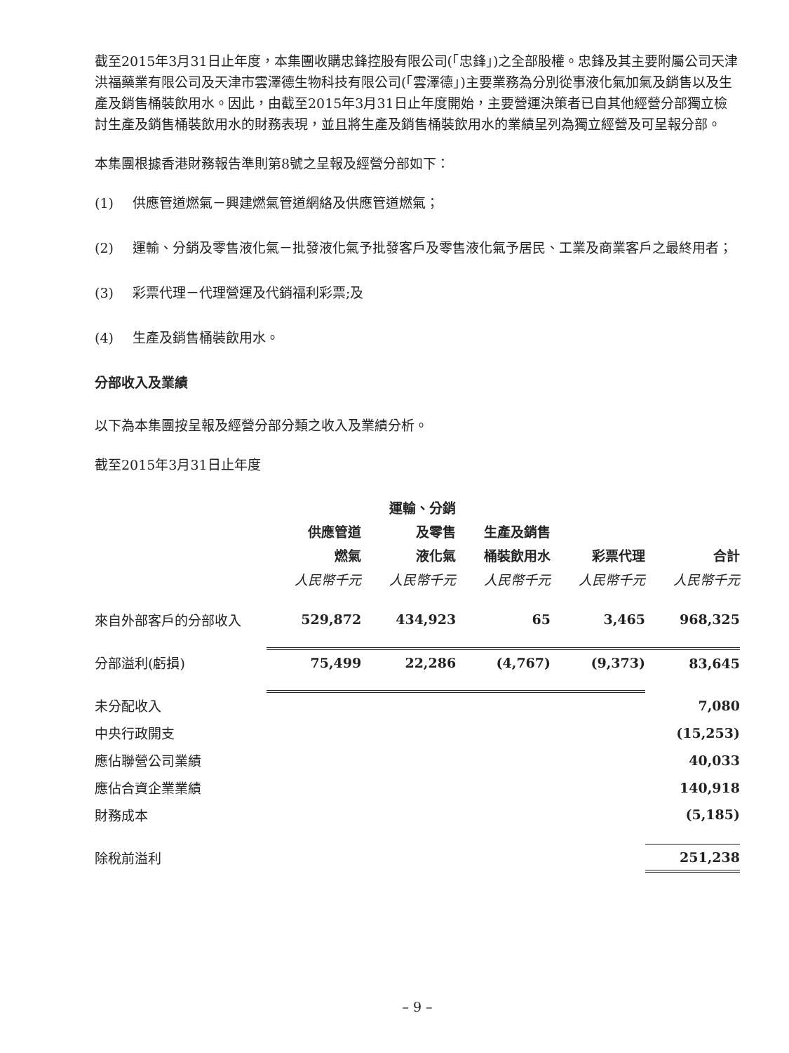截至2015年3月31日止年度，本集團收購忠鋒控股有限公司(「忠鋒」)之全部股權。忠鋒及其主要附屬公司天津洪福藥業有限公司及天津市雲澤德生物科技有限公司(「雲澤德」)主要業務為分別從事液化氣加氣及銷售以及生產及銷售桶裝飲用水。因此，由截至2015年3月31日止年度開始，主要營運決策者已自其他經營分部獨立檢討生產及銷售桶裝飲用水的財務表現，並且將生產及銷售桶裝飲用水的業績呈列為獨立經營及可呈報分部。
本集團根據香港財務報告準則第8號之呈報及經營分部如下：
(1) 供應管道燃氣－興建燃氣管道網絡及供應管道燃氣；
(2) 運輸、分銷及零售液化氣－批發液化氣予批發客戶及零售液化氣予居民、工業及商業客戶之最終用者；
(3) 彩票代理－代理營運及代銷福利彩票;及
(4) 生產及銷售桶裝飲用水。
分部收入及業績
以下為本集團按呈報及經營分部分類之收入及業績分析。
截至2015年3月31日止年度
| | 供應管道 燃氣 | 運輸、分銷 及零售 液化氣 | 生產及銷售 桶裝飲用水 | 彩票代理 | 合計 |
| --- | --- | --- | --- | --- | --- |
| | 人民幣千元 | 人民幣千元 | 人民幣千元 | 人民幣千元 | 人民幣千元 |
| 來自外部客戶的分部收入 | 529,872 | 434,923 | 65 | 3,465 | 968,325 |
| 分部溢利(虧損) | 75,499 | 22,286 | (4,767) | (9,373) | 83,645 |
| 未分配收入 | | | | | 7,080 |
| 中央行政開支 | | | | | (15,253) |
| 應佔聯營公司業績 | | | | | 40,033 |
| 應佔合資企業業績 | | | | | 140,918 |
| 財務成本 | | | | | (5,185) |
| 除稅前溢利 | | | | | 251,238 |
– 9 –